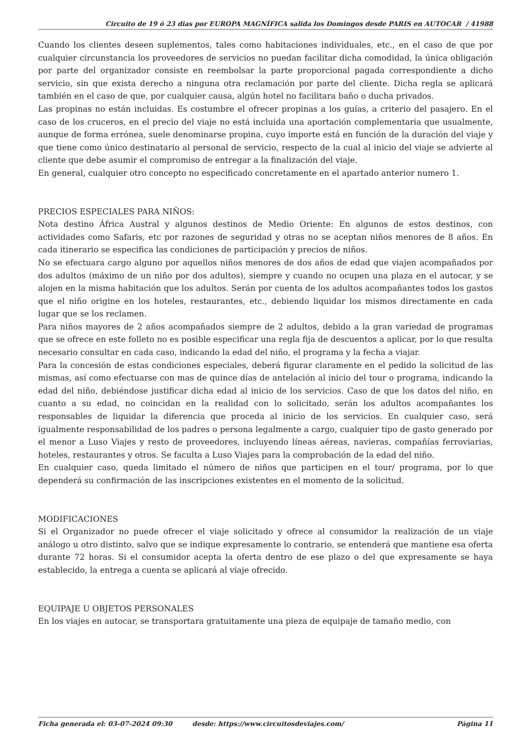Circuito de 19 ó 23 dias por EUROPA MAGNÍFICA salida los Domingos desde PARIS en AUTOCAR / 41988
Cuando los clientes deseen suplementos, tales como habitaciones individuales, etc., en el caso de que por cualquier circunstancia los proveedores de servicios no puedan facilitar dicha comodidad, la única obligación por parte del organizador consiste en reembolsar la parte proporcional pagada correspondiente a dicho servicio, sin que exista derecho a ninguna otra reclamación por parte del cliente. Dicha regla se aplicará también en el caso de que, por cualquier causa, algún hotel no facilitara baño o ducha privados.
Las propinas no están incluidas. Es costumbre el ofrecer propinas a los guías, a criterio del pasajero. En el caso de los cruceros, en el precio del viaje no está incluida una aportación complementaria que usualmente, aunque de forma errónea, suele denominarse propina, cuyo importe está en función de la duración del viaje y que tiene como único destinatario al personal de servicio, respecto de la cual al inicio del viaje se advierte al cliente que debe asumir el compromiso de entregar a la finalización del viaje.
En general, cualquier otro concepto no especificado concretamente en el apartado anterior numero 1.
PRECIOS ESPECIALES PARA NIÑOS:
Nota destino África Austral y algunos destinos de Medio Oriente: En algunos de estos destinos, con actividades como Safaris, etc por razones de seguridad y otras no se aceptan niños menores de 8 años. En cada itinerario se especifica las condiciones de participación y precios de niños.
No se efectuara cargo alguno por aquellos niños menores de dos años de edad que viajen acompañados por dos adultos (máximo de un niño por dos adultos), siempre y cuando no ocupen una plaza en el autocar, y se alojen en la misma habitación que los adultos. Serán por cuenta de los adultos acompañantes todos los gastos que el niño origine en los hoteles, restaurantes, etc., debiendo liquidar los mismos directamente en cada lugar que se los reclamen.
Para niños mayores de 2 años acompañados siempre de 2 adultos, debido a la gran variedad de programas que se ofrece en este folleto no es posible especificar una regla fija de descuentos a aplicar, por lo que resulta necesario consultar en cada caso, indicando la edad del niño, el programa y la fecha a viajar.
Para la concesión de estas condiciones especiales, deberá figurar claramente en el pedido la solicitud de las mismas, así como efectuarse con mas de quince días de antelación al inicio del tour o programa, indicando la edad del niño, debiéndose justificar dicha edad al inicio de los servicios. Caso de que los datos del niño, en cuanto a su edad, no coincidan en la realidad con lo solicitado, serán los adultos acompañantes los responsables de liquidar la diferencia que proceda al inicio de los servicios. En cualquier caso, será igualmente responsabilidad de los padres o persona legalmente a cargo, cualquier tipo de gasto generado por el menor a Luso Viajes y resto de proveedores, incluyendo líneas aéreas, navieras, compañías ferroviarias, hoteles, restaurantes y otros. Se faculta a Luso Viajes para la comprobación de la edad del niño.
En cualquier caso, queda limitado el número de niños que participen en el tour/ programa, por lo que dependerá su confirmación de las inscripciones existentes en el momento de la solicitud.
MODIFICACIONES
Si el Organizador no puede ofrecer el viaje solicitado y ofrece al consumidor la realización de un viaje análogo u otro distinto, salvo que se indique expresamente lo contrario, se entenderá que mantiene esa oferta durante 72 horas. Si el consumidor acepta la oferta dentro de ese plazo o del que expresamente se haya establecido, la entrega a cuenta se aplicará al viaje ofrecido.
EQUIPAJE U OBJETOS PERSONALES
En los viajes en autocar, se transportara gratuitamente una pieza de equipaje de tamaño medio, con
Ficha generada el: 03-07-2024 09:30 desde: https://www.circuitosdeviajes.com/ Página 11